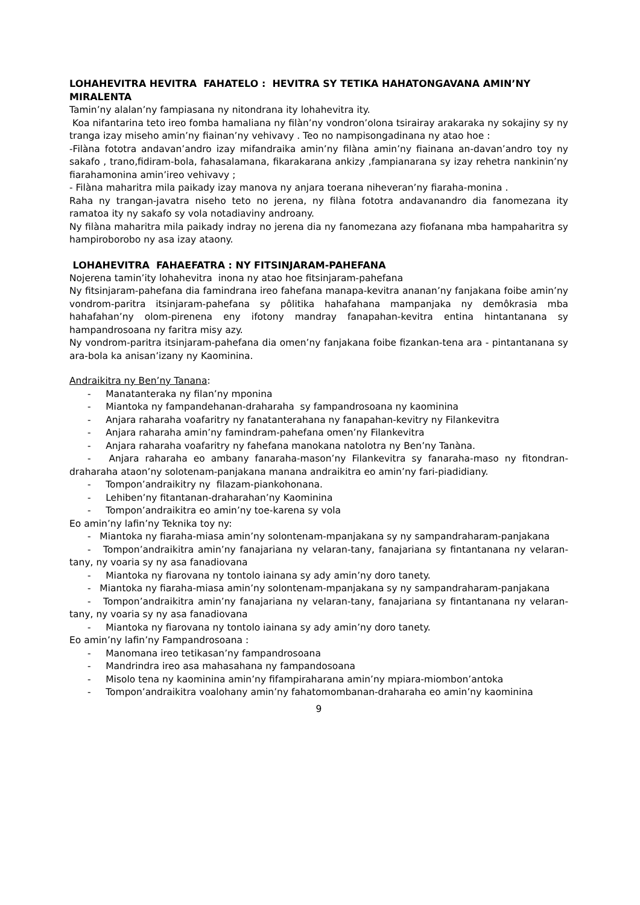LOHAHEVITRA HEVITRA FAHATELO : HEVITRA SY TETIKA HAHATONGAVANA AMIN’NY MIRALENTA
Tamin’ny alalan’ny fampiasana ny nitondrana ity lohahevitra ity.
Koa nifantarina teto ireo fomba hamaliana ny filàn’ny vondron’olona tsirairay arakaraka ny sokajiny sy ny tranga izay miseho amin’ny fiainan’ny vehivavy . Teo no nampisongadinana ny atao hoe :
-Filàna fototra andavan’andro izay mifandraika amin’ny filàna amin’ny fiainana an-davan’andro toy ny sakafo , trano,fidiram-bola, fahasalamana, fikarakarana ankizy ,fampianarana sy izay rehetra nankinin’ny fiarahamonina amin’ireo vehivavy ;
- Filàna maharitra mila paikady izay manova ny anjara toerana niheveran’ny fiaraha-monina .
Raha ny trangan-javatra niseho teto no jerena, ny filàna fototra andavanandro dia fanomezana ity ramatoa ity ny sakafo sy vola notadiaviny androany.
Ny filàna maharitra mila paikady indray no jerena dia ny fanomezana azy fiofanana mba hampaharitra sy hampiroborobo ny asa izay ataony.
LOHAHEVITRA FAHAEFATRA : NY FITSINJARAM-PAHEFANA
Nojerena tamin’ity lohahevitra inona ny atao hoe fitsinjaram-pahefana
Ny fitsinjaram-pahefana dia famindrana ireo fahefana manapa-kevitra ananan’ny fanjakana foibe amin’ny vondrom-paritra itsinjaram-pahefana sy pôlitika hahafahana mampanjaka ny demôkrasia mba hahafahan’ny olom-pirenena eny ifotony mandray fanapahan-kevitra entina hintantanana sy hampandrosoana ny faritra misy azy.
Ny vondrom-paritra itsinjaram-pahefana dia omen’ny fanjakana foibe fizankan-tena ara - pintantanana sy ara-bola ka anisan’izany ny Kaominina.
Andraikitra ny Ben’ny Tanana:
- Manatanteraka ny filan’ny mponina
- Miantoka ny fampandehanan-draharaha sy fampandrosoana ny kaominina
- Anjara raharaha voafaritry ny fanatanterahana ny fanapahan-kevitry ny Filankevitra
- Anjara raharaha amin’ny famindram-pahefana omen’ny Filankevitra
- Anjara raharaha voafaritry ny fahefana manokana natolotra ny Ben’ny Tanàna.
- Anjara raharaha eo ambany fanaraha-mason’ny Filankevitra sy fanaraha-maso ny fitondran-draharaha ataon’ny solotenam-panjakana manana andraikitra eo amin’ny fari-piadidiany.
- Tompon’andraikitry ny filazam-piankohonana.
- Lehiben’ny fitantanan-draharahan’ny Kaominina
- Tompon’andraikitra eo amin’ny toe-karena sy vola
Eo amin’ny lafin’ny Teknika toy ny:
- Miantoka ny fiaraha-miasa amin’ny solontenam-mpanjakana sy ny sampandraharam-panjakana
- Tompon’andraikitra amin’ny fanajariana ny velaran-tany, fanajariana sy fintantanana ny velaran-tany, ny voaria sy ny asa fanadiovana
- Miantoka ny fiarovana ny tontolo iainana sy ady amin’ny doro tanety.
- Miantoka ny fiaraha-miasa amin’ny solontenam-mpanjakana sy ny sampandraharam-panjakana
- Tompon’andraikitra amin’ny fanajariana ny velaran-tany, fanajariana sy fintantanana ny velaran-tany, ny voaria sy ny asa fanadiovana
- Miantoka ny fiarovana ny tontolo iainana sy ady amin’ny doro tanety.
Eo amin’ny lafin’ny Fampandrosoana :
- Manomana ireo tetikasan’ny fampandrosoana
- Mandrindra ireo asa mahasahana ny fampandosoana
- Misolo tena ny kaominina amin’ny fifampiraharana amin’ny mpiara-miombon’antoka
- Tompon’andraikitra voalohany amin’ny fahatomombanan-draharaha eo amin’ny kaominina
9